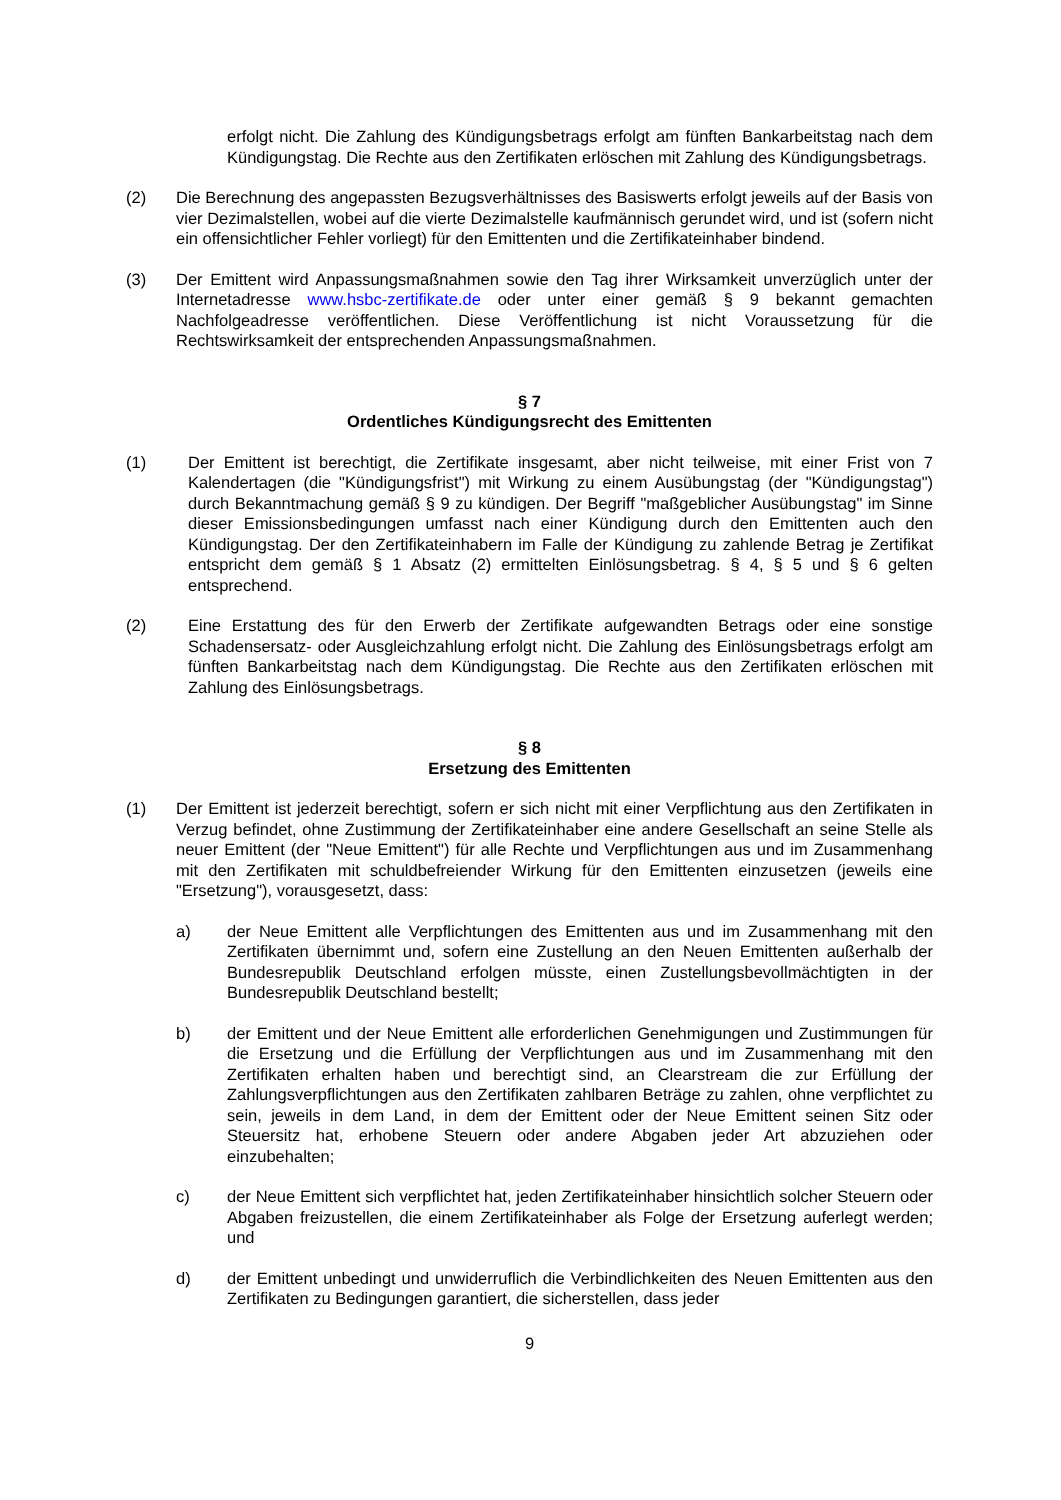erfolgt nicht. Die Zahlung des Kündigungsbetrags erfolgt am fünften Bankarbeitstag nach dem Kündigungstag. Die Rechte aus den Zertifikaten erlöschen mit Zahlung des Kündigungsbetrags.
(2) Die Berechnung des angepassten Bezugsverhältnisses des Basiswerts erfolgt jeweils auf der Basis von vier Dezimalstellen, wobei auf die vierte Dezimalstelle kaufmännisch gerundet wird, und ist (sofern nicht ein offensichtlicher Fehler vorliegt) für den Emittenten und die Zertifikateinhaber bindend.
(3) Der Emittent wird Anpassungsmaßnahmen sowie den Tag ihrer Wirksamkeit unverzüglich unter der Internetadresse www.hsbc-zertifikate.de oder unter einer gemäß § 9 bekannt gemachten Nachfolgeadresse veröffentlichen. Diese Veröffentlichung ist nicht Voraussetzung für die Rechtswirksamkeit der entsprechenden Anpassungsmaßnahmen.
§ 7
Ordentliches Kündigungsrecht des Emittenten
(1) Der Emittent ist berechtigt, die Zertifikate insgesamt, aber nicht teilweise, mit einer Frist von 7 Kalendertagen (die "Kündigungsfrist") mit Wirkung zu einem Ausübungstag (der "Kündigungstag") durch Bekanntmachung gemäß § 9 zu kündigen. Der Begriff "maßgeblicher Ausübungstag" im Sinne dieser Emissionsbedingungen umfasst nach einer Kündigung durch den Emittenten auch den Kündigungstag. Der den Zertifikateinhabern im Falle der Kündigung zu zahlende Betrag je Zertifikat entspricht dem gemäß § 1 Absatz (2) ermittelten Einlösungsbetrag. § 4, § 5 und § 6 gelten entsprechend.
(2) Eine Erstattung des für den Erwerb der Zertifikate aufgewandten Betrags oder eine sonstige Schadensersatz- oder Ausgleichzahlung erfolgt nicht. Die Zahlung des Einlösungsbetrags erfolgt am fünften Bankarbeitstag nach dem Kündigungstag. Die Rechte aus den Zertifikaten erlöschen mit Zahlung des Einlösungsbetrags.
§ 8
Ersetzung des Emittenten
(1) Der Emittent ist jederzeit berechtigt, sofern er sich nicht mit einer Verpflichtung aus den Zertifikaten in Verzug befindet, ohne Zustimmung der Zertifikateinhaber eine andere Gesellschaft an seine Stelle als neuer Emittent (der "Neue Emittent") für alle Rechte und Verpflichtungen aus und im Zusammenhang mit den Zertifikaten mit schuldbefreiender Wirkung für den Emittenten einzusetzen (jeweils eine "Ersetzung"), vorausgesetzt, dass:
a) der Neue Emittent alle Verpflichtungen des Emittenten aus und im Zusammenhang mit den Zertifikaten übernimmt und, sofern eine Zustellung an den Neuen Emittenten außerhalb der Bundesrepublik Deutschland erfolgen müsste, einen Zustellungsbevollmächtigten in der Bundesrepublik Deutschland bestellt;
b) der Emittent und der Neue Emittent alle erforderlichen Genehmigungen und Zustimmungen für die Ersetzung und die Erfüllung der Verpflichtungen aus und im Zusammenhang mit den Zertifikaten erhalten haben und berechtigt sind, an Clearstream die zur Erfüllung der Zahlungsverpflichtungen aus den Zertifikaten zahlbaren Beträge zu zahlen, ohne verpflichtet zu sein, jeweils in dem Land, in dem der Emittent oder der Neue Emittent seinen Sitz oder Steuersitz hat, erhobene Steuern oder andere Abgaben jeder Art abzuziehen oder einzubehalten;
c) der Neue Emittent sich verpflichtet hat, jeden Zertifikateinhaber hinsichtlich solcher Steuern oder Abgaben freizustellen, die einem Zertifikateinhaber als Folge der Ersetzung auferlegt werden; und
d) der Emittent unbedingt und unwiderruflich die Verbindlichkeiten des Neuen Emittenten aus den Zertifikaten zu Bedingungen garantiert, die sicherstellen, dass jeder
9